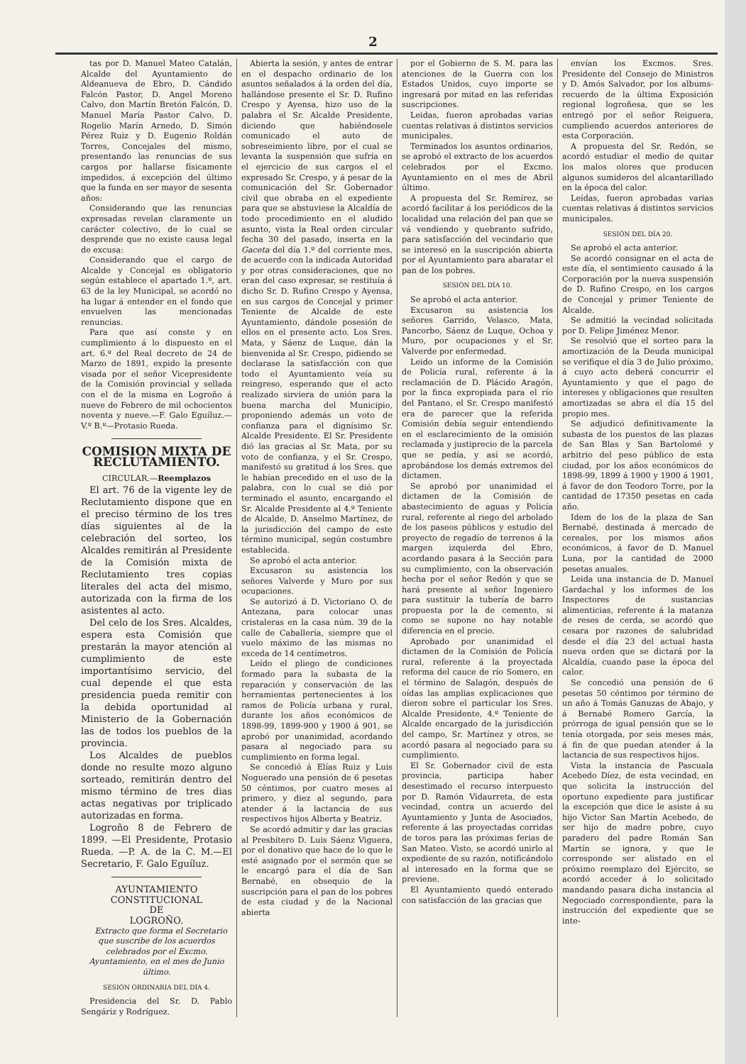2
tas por D. Manuel Mateo Catalán, Alcalde del Ayuntamiento de Aldeanueva de Ebro, D. Cándido Falcón Pastor, D. Angel Moreno Calvo, don Martín Bretón Falcón, D. Manuel María Pastor Calvo, D. Rogelio Marín Arnedo, D. Simón Pérez Ruiz y D. Eugenio Roldán Torres, Concejales del mismo, presentando las renuncias de sus cargos por hallarse físicamente impedidos, á excepción del último que la funda en ser mayor de sesenta años:
Considerando que las renuncias expresadas revelan claramente un carácter colectivo, de lo cual se desprende que no existe causa legal de excusa:
Considerando que el cargo de Alcalde y Concejal es obligatorio según establece el apartado 1.º, art. 63 de la ley Municipal, se acordó no ha lugar á entender en el fondo que envuelven las mencionadas renuncias.
Para que así conste y en cumplimiento á lo dispuesto en el art. 6.º del Real decreto de 24 de Marzo de 1891, expido la presente visada por el señor Vicepresidente de la Comisión provincial y sellada con el de la misma en Logroño á nueve de Febrero de mil ochocientos noventa y nueve.—F. Galo Eguíluz.—V.º B.º—Protasio Rueda.
COMISION MIXTA DE RECLUTAMIENTO.
CIRCULAR.—Reemplazos
El art. 76 de la vigente ley de Reclutamiento dispone que en el preciso término de los tres días siguientes al de la celebración del sorteo, los Alcaldes remitirán al Presidente de la Comisión mixta de Reclutamiento tres copias literales del acta del mismo, autorizada con la firma de los asistentes al acto.
Del celo de los Sres. Alcaldes, espera esta Comisión que prestarán la mayor atención al cumplimiento de este importantísimo servicio, del cual depende el que esta presidencia pueda remitir con la debida oportunidad al Ministerio de la Gobernación las de todos los pueblos de la provincia.
Los Alcaldes de pueblos donde no resulte mozo alguno sorteado, remitirán dentro del mismo término de tres dias actas negativas por triplicado autorizadas en forma.
Logroño 8 de Febrero de 1899. —El Presidente, Protasio Rueda. —P. A. de la C. M.—El Secretario, F. Galo Eguíluz.
AYUNTAMIENTO CONSTITUCIONAL
DE
LOGROÑO.
Extracto que forma el Secretario que suscribe de los acuerdos celebrados por el Excmo. Ayuntamiento, en el mes de Junio último.
SESIÓN ORDINARIA DEL DÍA 4.
Presidencia del Sr. D. Pablo Sengáriz y Rodríguez.
Abierta la sesión, y antes de entrar en el despacho ordinario de los asuntos señalados á la orden del día, hallándose presente el Sr. D. Rufino Crespo y Ayensa, hizo uso de la palabra el Sr. Alcalde Presidente, diciendo que habiéndosele comunicado el auto de sobreseimiento libre, por el cual se levanta la suspensión que sufría en el ejercicio de sus cargos el el expresado Sr. Crespo, y á pesar de la comunicación del Sr. Gobernador civil que obraba en el expediente para que se abstuviese la Alcaldía de todo procedimiento en el aludido asunto, vista la Real orden circular fecha 30 del pasado, inserta en la Gaceta del día 1.º del corriente mes, de acuerdo con la indicada Autoridad y por otras consideraciones, que no eran del caso expresar, se restituía á dicho Sr. D. Rufino Crespo y Ayensa, en sus cargos de Concejal y primer Teniente de Alcalde de este Ayuntamiento, dándole posesión de ellos en el presente acto. Los Sres. Mata, y Sáenz de Luque, dán la bienvenida al Sr. Crespo, pidiendo se declarase la satisfacción con que todo el Ayuntamiento veía su reingreso, esperando que el acto realizado sirviera de unión para la buena marcha del Municipio, proponiendo además un voto de confianza para el dignísimo Sr. Alcalde Presidente. El Sr. Presidente dió las gracias al Sr. Mata, por su voto de confianza, y el Sr. Crespo, manifestó su gratitud á los Sres. que le habían precedido en el uso de la palabra, con lo cual se dió por terminado el asunto, encargando el Sr. Alcalde Presidente al 4.º Teniente de Alcalde, D. Anselmo Martínez, de la jurisdicción del campo de este término municipal, según costumbre establecida.
Se aprobó el acta anterior.
Excusaron su asistencia los señores Valverde y Muro por sus ocupaciones.
Se autorizó á D. Victoriano O. de Antezana, para colocar unas cristaleras en la casa núm. 39 de la calle de Caballería, siempre que el vuelo máximo de las mismas no exceda de 14 centímetros.
Leído el pliego de condiciones formado para la subasta de la reparación y conservación de las herramientas pertenecientes á los ramos de Policía urbana y rural, durante los años económicos de 1898-99, 1899-900 y 1900 á 901, se aprobó por unanimidad, acordando pasara al negociado para su cumplimiento en forma legal.
Se concedió á Elías Ruiz y Luis Noguerado una pensión de 6 pesetas 50 céntimos, por cuatro meses al primero, y diez al segundo, para atender á la lactancia de sus respectivos hijos Alberta y Beatriz.
Se acordó admitir y dar las gracias al Presbítero D. Luis Sáenz Viguera, por el donativo que hace de lo que le esté asignado por el sermón que se le encargó para el día de San Bernabé, en obsequio de la suscripción para el pan de los pobres de esta ciudad y de la Nacional abierta
por el Gobierno de S. M. para las atenciones de la Guerra con los Estados Unidos, cuyo importe se ingresará por mitad en las referidas suscripciones.
Leidas, fueron aprobadas varias cuentas relativas á distintos servicios municipales.
Terminados los asuntos ordinarios, se aprobó el extracto de los acuerdos celebrados por el Excmo. Ayuntamiento en el mes de Abril último.
A propuesta del Sr. Remírez, se acordó facilitar á los periódicos de la localidad una relación del pan que se vá vendiendo y quebranto sufrido, para satisfacción del vecindario que se interesó en la suscripción abierta por el Ayuntamiento para abaratar el pan de los pobres.
SESIÓN DEL DÍA 10.
Se aprobó el acta anterior.
Excusaron su asistencia los señores Garrido, Velasco, Mata, Pancorbo, Sáenz de Luque, Ochoa y Muro, por ocupaciones y el Sr. Valverde por enfermedad.
Leido un informe de la Comisión de Policía rural, referente á la reclamación de D. Plácido Aragón, por la finca expropiada para el río del Pantano, el Sr. Crespo manifestó era de parecer que la referida Comisión debía seguir entendiendo en el esclarecimiento de la omisión reclamada y justiprecio de la parcela que se pedía, y así se acordó, aprobándose los demás extremos del dictamen.
Se aprobó por unanimidad el dictamen de la Comisión de abastecimiento de aguas y Policía rural, referente al riego del arbolado de los paseos públicos y estudio del proyecto de regadío de terrenos á la margen izquierda del Ebro, acordando pasara á la Sección para su cumplimiento, con la observación hecha por el señor Redón y que se hará presente al señor Ingeniero para sustituir la tubería de barro propuesta por la de cemento, si como se supone no hay notable diferencia en el precio.
Aprobado por unanimidad el dictamen de la Comisión de Policía rural, referente á la proyectada reforma del cauce de río Somero, en el término de Salagón, después de oídas las amplias explicaciones que dieron sobre el particular los Sres. Alcalde Presidente, 4.º Teniente de Alcalde encargado de la jurisdicción del campo, Sr. Martínez y otros, se acordó pasara al negociado para su cumplimiento.
El Sr. Gobernador civil de esta provincia, participa haber desestimado el recurso interpuesto por D. Ramón Vidaurreta, de esta vecindad, contra un acuerdo del Ayuntamiento y Junta de Asociados, referente á las proyectadas corridas de toros para las próximas ferias de San Mateo. Visto, se acordó unirlo al expediente de su razón, notificándolo al interesado en la forma que se previene.
El Ayuntamiento quedó enterado con satisfacción de las gracias que
envían los Excmos. Sres. Presidente del Consejo de Ministros y D. Amós Salvador, por los albums-recuerdo de la última Exposición regional logroñesa, que se les entregó por el señor Reiguera, cumpliendo acuerdos anteriores de esta Corporación.
A propuesta del Sr. Redón, se acordó estudiar el medio de quitar los malos olores que producen algunos sumideros del alcantarillado en la época del calor.
Leídas, fueron aprobadas varias cuentas relativas á distintos servicios municipales.
SESIÓN DEL DÍA 20.
Se aprobó el acta anterior.
Se acordó consignar en el acta de este día, el sentimiento causado á la Corporación por la nueva suspensión de D. Rufino Crespo, en los cargos de Concejal y primer Teniente de Alcalde.
Se admitió la vecindad solicitada por D. Felipe Jiménez Menor.
Se resolvió que el sorteo para la amortización de la Deuda municipal se verifique el día 3 de Julio próximo, á cuyo acto deberá concurrir el Ayuntamiento y que el pago de intereses y obligaciones que resulten amortizadas se abra el día 15 del propio mes.
Se adjudicó definitivamente la subasta de los puestos de las plazas de San Blas y San Bartolomé y arbitrio del peso público de esta ciudad, por los años económicos de 1898-99, 1899 á 1900 y 1900 á 1901, á favor de don Teodoro Torre, por la cantidad de 17350 pesetas en cada año.
Idem de los de la plaza de San Bernabé, destinada á mercado de cereales, por los mismos años económicos, á favor de D. Manuel Luna, por la cantidad de 2000 pesetas anuales.
Leida una instancia de D. Manuel Gardachal y los informes de los Inspectores de sustancias alimenticias, referente á la matanza de reses de cerda, se acordó que cesara por razones de salubridad desde el día 23 del actual hasta nueva orden que se dictará por la Alcaldía, cuando pase la época del calor.
Se concedió una pensión de 6 pesetas 50 céntimos por término de un año á Tomás Ganuzas de Abajo, y á Bernabé Romero García, la prórroga de igual pensión que se le tenía otorgada, por seis meses más, á fin de que puedan atender á la lactancia de sus respectivos hijos.
Vista la instancia de Pascuala Acebedo Díez, de esta vecindad, en que solicita la instrucción del oportuno expediente para justificar la excepción que dice le asiste á su hijo Victor San Martín Acebedo, de ser hijo de madre pobre, cuyo paradero del padre Román San Martín se ignora, y que le corresponde ser alistado en el próximo reemplazo del Ejército, se acordó acceder á lo solicitado mandando pasara dicha instancia al Negociado correspondiente, para la instrucción del expediente que se inte-